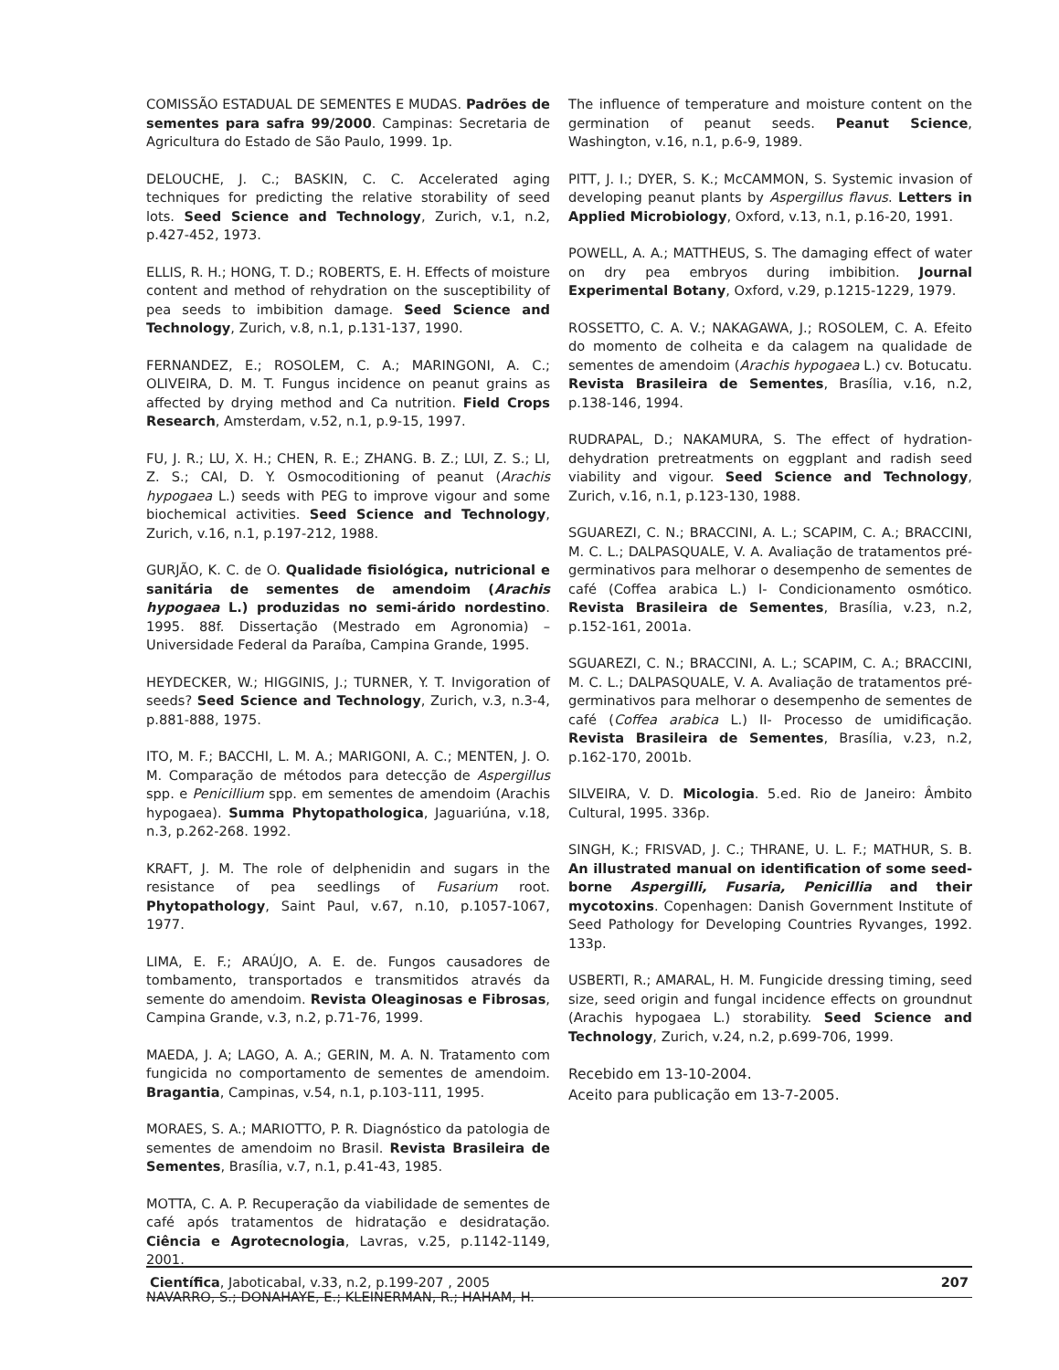COMISSÃO ESTADUAL DE SEMENTES E MUDAS. Padrões de sementes para safra 99/2000. Campinas: Secretaria de Agricultura do Estado de São Paulo, 1999. 1p.
DELOUCHE, J. C.; BASKIN, C. C. Accelerated aging techniques for predicting the relative storability of seed lots. Seed Science and Technology, Zurich, v.1, n.2, p.427-452, 1973.
ELLIS, R. H.; HONG, T. D.; ROBERTS, E. H. Effects of moisture content and method of rehydration on the susceptibility of pea seeds to imbibition damage. Seed Science and Technology, Zurich, v.8, n.1, p.131-137, 1990.
FERNANDEZ, E.; ROSOLEM, C. A.; MARINGONI, A. C.; OLIVEIRA, D. M. T. Fungus incidence on peanut grains as affected by drying method and Ca nutrition. Field Crops Research, Amsterdam, v.52, n.1, p.9-15, 1997.
FU, J. R.; LU, X. H.; CHEN, R. E.; ZHANG. B. Z.; LUI, Z. S.; LI, Z. S.; CAI, D. Y. Osmocoditioning of peanut (Arachis hypogaea L.) seeds with PEG to improve vigour and some biochemical activities. Seed Science and Technology, Zurich, v.16, n.1, p.197-212, 1988.
GURJÃO, K. C. de O. Qualidade fisiológica, nutricional e sanitária de sementes de amendoim (Arachis hypogaea L.) produzidas no semi-árido nordestino. 1995. 88f. Dissertação (Mestrado em Agronomia) – Universidade Federal da Paraíba, Campina Grande, 1995.
HEYDECKER, W.; HIGGINIS, J.; TURNER, Y. T. Invigoration of seeds? Seed Science and Technology, Zurich, v.3, n.3-4, p.881-888, 1975.
ITO, M. F.; BACCHI, L. M. A.; MARIGONI, A. C.; MENTEN, J. O. M. Comparação de métodos para detecção de Aspergillus spp. e Penicillium spp. em sementes de amendoim (Arachis hypogaea). Summa Phytopathologica, Jaguariúna, v.18, n.3, p.262-268. 1992.
KRAFT, J. M. The role of delphenidin and sugars in the resistance of pea seedlings of Fusarium root. Phytopathology, Saint Paul, v.67, n.10, p.1057-1067, 1977.
LIMA, E. F.; ARAÚJO, A. E. de. Fungos causadores de tombamento, transportados e transmitidos através da semente do amendoim. Revista Oleaginosas e Fibrosas, Campina Grande, v.3, n.2, p.71-76, 1999.
MAEDA, J. A; LAGO, A. A.; GERIN, M. A. N. Tratamento com fungicida no comportamento de sementes de amendoim. Bragantia, Campinas, v.54, n.1, p.103-111, 1995.
MORAES, S. A.; MARIOTTO, P. R. Diagnóstico da patologia de sementes de amendoim no Brasil. Revista Brasileira de Sementes, Brasília, v.7, n.1, p.41-43, 1985.
MOTTA, C. A. P. Recuperação da viabilidade de sementes de café após tratamentos de hidratação e desidratação. Ciência e Agrotecnologia, Lavras, v.25, p.1142-1149, 2001.
NAVARRO, S.; DONAHAYE, E.; KLEINERMAN, R.; HAHAM, H.
The influence of temperature and moisture content on the germination of peanut seeds. Peanut Science, Washington, v.16, n.1, p.6-9, 1989.
PITT, J. I.; DYER, S. K.; McCAMMON, S. Systemic invasion of developing peanut plants by Aspergillus flavus. Letters in Applied Microbiology, Oxford, v.13, n.1, p.16-20, 1991.
POWELL, A. A.; MATTHEUS, S. The damaging effect of water on dry pea embryos during imbibition. Journal Experimental Botany, Oxford, v.29, p.1215-1229, 1979.
ROSSETTO, C. A. V.; NAKAGAWA, J.; ROSOLEM, C. A. Efeito do momento de colheita e da calagem na qualidade de sementes de amendoim (Arachis hypogaea L.) cv. Botucatu. Revista Brasileira de Sementes, Brasília, v.16, n.2, p.138-146, 1994.
RUDRAPAL, D.; NAKAMURA, S. The effect of hydration-dehydration pretreatments on eggplant and radish seed viability and vigour. Seed Science and Technology, Zurich, v.16, n.1, p.123-130, 1988.
SGUAREZI, C. N.; BRACCINI, A. L.; SCAPIM, C. A.; BRACCINI, M. C. L.; DALPASQUALE, V. A. Avaliação de tratamentos pré-germinativos para melhorar o desempenho de sementes de café (Coffea arabica L.) I- Condicionamento osmótico. Revista Brasileira de Sementes, Brasília, v.23, n.2, p.152-161, 2001a.
SGUAREZI, C. N.; BRACCINI, A. L.; SCAPIM, C. A.; BRACCINI, M. C. L.; DALPASQUALE, V. A. Avaliação de tratamentos pré-germinativos para melhorar o desempenho de sementes de café (Coffea arabica L.) II- Processo de umidificação. Revista Brasileira de Sementes, Brasília, v.23, n.2, p.162-170, 2001b.
SILVEIRA, V. D. Micologia. 5.ed. Rio de Janeiro: Âmbito Cultural, 1995. 336p.
SINGH, K.; FRISVAD, J. C.; THRANE, U. L. F.; MATHUR, S. B. An illustrated manual on identification of some seed-borne Aspergilli, Fusaria, Penicillia and their mycotoxins. Copenhagen: Danish Government Institute of Seed Pathology for Developing Countries Ryvanges, 1992. 133p.
USBERTI, R.; AMARAL, H. M. Fungicide dressing timing, seed size, seed origin and fungal incidence effects on groundnut (Arachis hypogaea L.) storability. Seed Science and Technology, Zurich, v.24, n.2, p.699-706, 1999.
Recebido em 13-10-2004.
Aceito para publicação em 13-7-2005.
Científica, Jaboticabal, v.33, n.2, p.199-207 , 2005 207